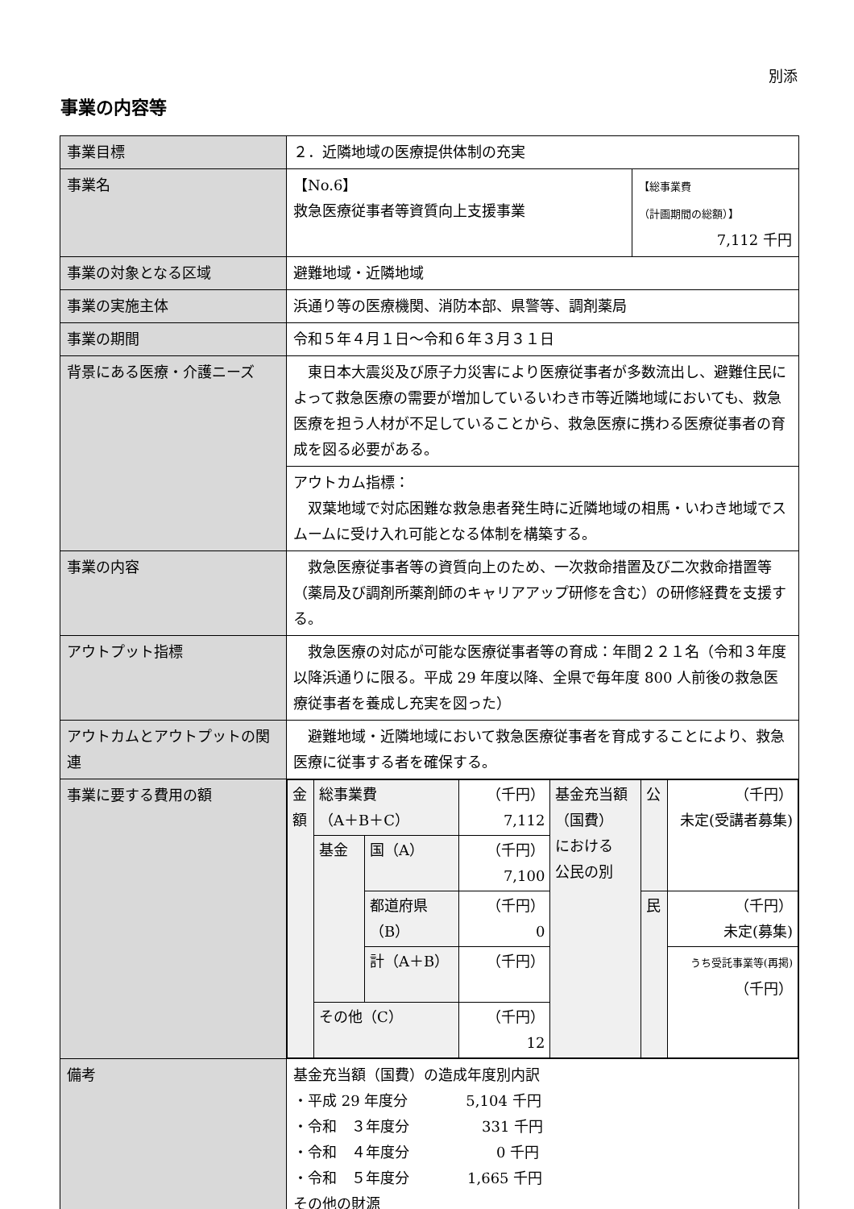別添
事業の内容等
| 事業目標 | ２．近隣地域の医療提供体制の充実 | |
| 事業名 | 【No.6】 救急医療従事者等資質向上支援事業 | 【総事業費 （計画期間の総額）】 7,112 千円 |
| 事業の対象となる区域 | 避難地域・近隣地域 | |
| 事業の実施主体 | 浜通り等の医療機関、消防本部、県警等、調剤薬局 | |
| 事業の期間 | 令和５年４月１日～令和６年３月３１日 | |
| 背景にある医療・介護ニーズ | 東日本大震災及び原子力災害により医療従事者が多数流出し、避難住民によって救急医療の需要が増加しているいわき市等近隣地域においても、救急医療を担う人材が不足していることから、救急医療に携わる医療従事者の育成を図る必要がある。 | |
| | アウトカム指標： 双葉地域で対応困難な救急患者発生時に近隣地域の相馬・いわき地域でスムームに受け入れ可能となる体制を構築する。 | |
| 事業の内容 | 救急医療従事者等の資質向上のため、一次救命措置及び二次救命措置等（薬局及び調剤所薬剤師のキャリアアップ研修を含む）の研修経費を支援する。 | |
| アウトプット指標 | 救急医療の対応が可能な医療従事者等の育成：年間２２１名（令和３年度以降浜通りに限る。平成 29 年度以降、全県で毎年度 800 人前後の救急医療従事者を養成し充実を図った） | |
| アウトカムとアウトプットの関連 | 避難地域・近隣地域において救急医療従事者を育成することにより、救急医療に従事する者を確保する。 | |
| 事業に要する費用の額 | / 金額 / 総事業費 （A＋B＋C） / / （千円） 7,112 / 基金充当額 （国費） における 公民の別 / 公 / （千円） 未定(受講者募集) / / / 基金 / 国（A） / （千円） 7,100 / / / / / / / 都道府県 （B） / （千円） 0 / / 民 / （千円） 未定(募集) / / / / 計（A＋B） / （千円） / / / うち受託事業等(再掲) （千円） / / / その他（C） / / （千円） 12 / / / / | |
| 備考 | 基金充当額（国費）の造成年度別内訳 ・平成 29 年度分 5,104 千円 ・令和 ３年度分 331 千円 ・令和 ４年度分 0 千円 ・令和 ５年度分 1,665 千円 その他の財源 | |